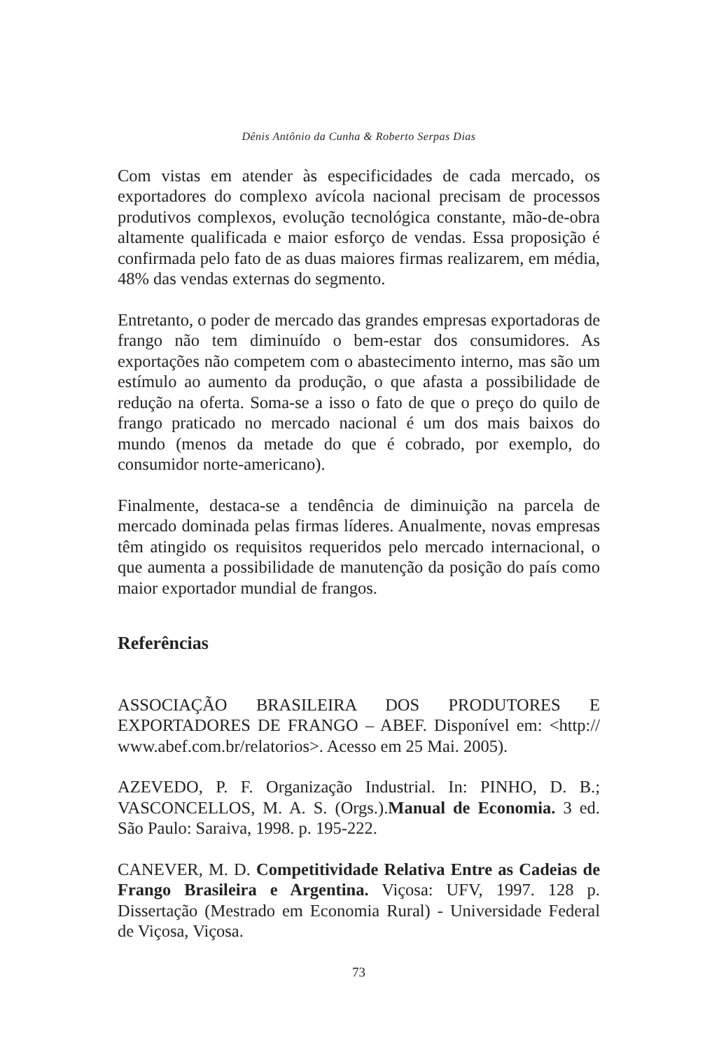Dênis Antônio da Cunha & Roberto Serpas Dias
Com vistas em atender às especificidades de cada mercado, os exportadores do complexo avícola nacional precisam de processos produtivos complexos, evolução tecnológica constante, mão-de-obra altamente qualificada e maior esforço de vendas. Essa proposição é confirmada pelo fato de as duas maiores firmas realizarem, em média, 48% das vendas externas do segmento.
Entretanto, o poder de mercado das grandes empresas exportadoras de frango não tem diminuído o bem-estar dos consumidores. As exportações não competem com o abastecimento interno, mas são um estímulo ao aumento da produção, o que afasta a possibilidade de redução na oferta. Soma-se a isso o fato de que o preço do quilo de frango praticado no mercado nacional é um dos mais baixos do mundo (menos da metade do que é cobrado, por exemplo, do consumidor norte-americano).
Finalmente, destaca-se a tendência de diminuição na parcela de mercado dominada pelas firmas líderes. Anualmente, novas empresas têm atingido os requisitos requeridos pelo mercado internacional, o que aumenta a possibilidade de manutenção da posição do país como maior exportador mundial de frangos.
Referências
ASSOCIAÇÃO BRASILEIRA DOS PRODUTORES E EXPORTADORES DE FRANGO – ABEF. Disponível em: <http:// www.abef.com.br/relatorios>. Acesso em 25 Mai. 2005).
AZEVEDO, P. F. Organização Industrial. In: PINHO, D. B.; VASCONCELLOS, M. A. S. (Orgs.).Manual de Economia. 3 ed. São Paulo: Saraiva, 1998. p. 195-222.
CANEVER, M. D. Competitividade Relativa Entre as Cadeias de Frango Brasileira e Argentina. Viçosa: UFV, 1997. 128 p. Dissertação (Mestrado em Economia Rural) - Universidade Federal de Viçosa, Viçosa.
73